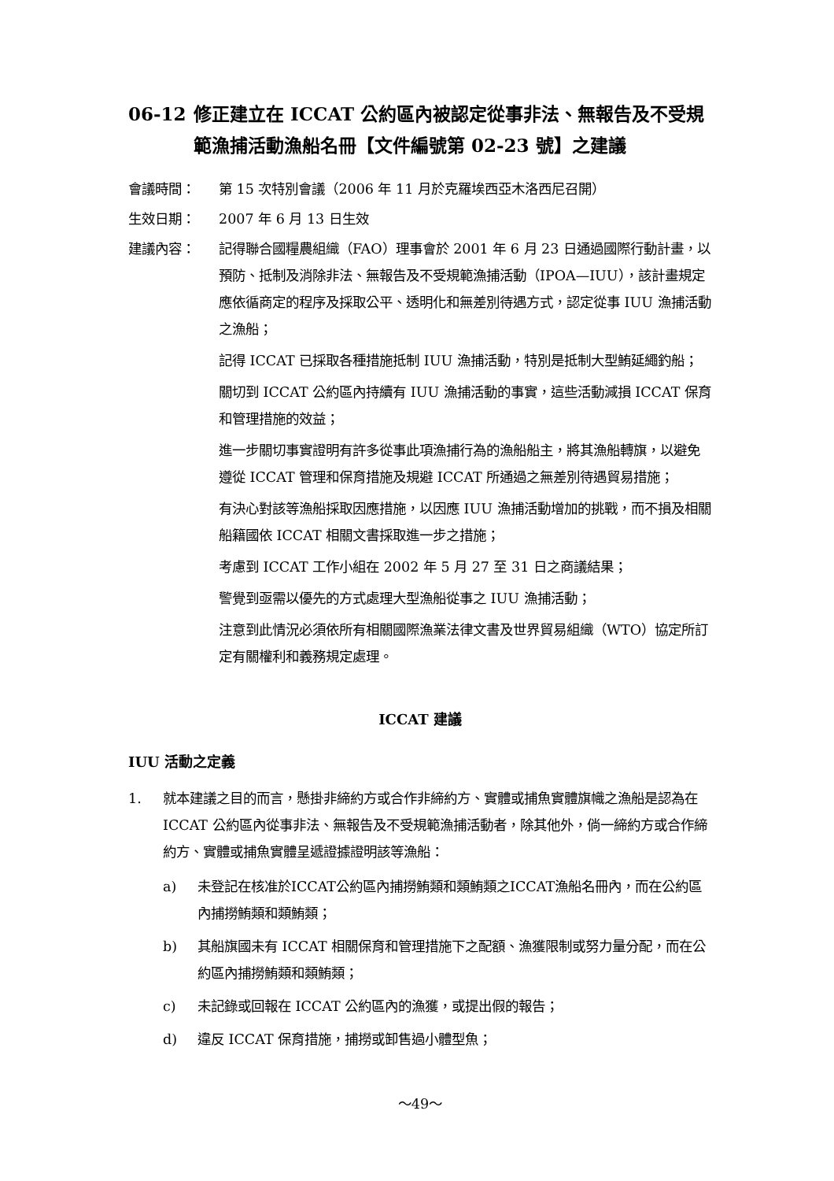06-12 修正建立在 ICCAT 公約區內被認定從事非法、無報告及不受規範漁捕活動漁船名冊【文件編號第 02-23 號】之建議
會議時間： 第 15 次特別會議（2006 年 11 月於克羅埃西亞木洛西尼召開）
生效日期： 2007 年 6 月 13 日生效
建議內容： 記得聯合國糧農組織（FAO）理事會於 2001 年 6 月 23 日通過國際行動計畫，以預防、抵制及消除非法、無報告及不受規範漁捕活動（IPOA—IUU），該計畫規定應依循商定的程序及採取公平、透明化和無差別待遇方式，認定從事 IUU 漁捕活動之漁船；
記得 ICCAT 已採取各種措施抵制 IUU 漁捕活動，特別是抵制大型鮪延繩釣船；
關切到 ICCAT 公約區內持續有 IUU 漁捕活動的事實，這些活動減損 ICCAT 保育和管理措施的效益；
進一步關切事實證明有許多從事此項漁捕行為的漁船船主，將其漁船轉旗，以避免遵從 ICCAT 管理和保育措施及規避 ICCAT 所通過之無差別待遇貿易措施；
有決心對該等漁船採取因應措施，以因應 IUU 漁捕活動增加的挑戰，而不損及相關船籍國依 ICCAT 相關文書採取進一步之措施；
考慮到 ICCAT 工作小組在 2002 年 5 月 27 至 31 日之商議結果；
警覺到亟需以優先的方式處理大型漁船從事之 IUU 漁捕活動；
注意到此情況必須依所有相關國際漁業法律文書及世界貿易組織（WTO）協定所訂定有關權利和義務規定處理。
ICCAT 建議
IUU 活動之定義
1. 就本建議之目的而言，懸掛非締約方或合作非締約方、實體或捕魚實體旗幟之漁船是認為在 ICCAT 公約區內從事非法、無報告及不受規範漁捕活動者，除其他外，倘一締約方或合作締約方、實體或捕魚實體呈遞證據證明該等漁船：
a) 未登記在核准於ICCAT公約區內捕撈鮪類和類鮪類之ICCAT漁船名冊內，而在公約區內捕撈鮪類和類鮪類；
b) 其船旗國未有 ICCAT 相關保育和管理措施下之配額、漁獲限制或努力量分配，而在公約區內捕撈鮪類和類鮪類；
c) 未記錄或回報在 ICCAT 公約區內的漁獲，或提出假的報告；
d) 違反 ICCAT 保育措施，捕撈或卸售過小體型魚；
～49～